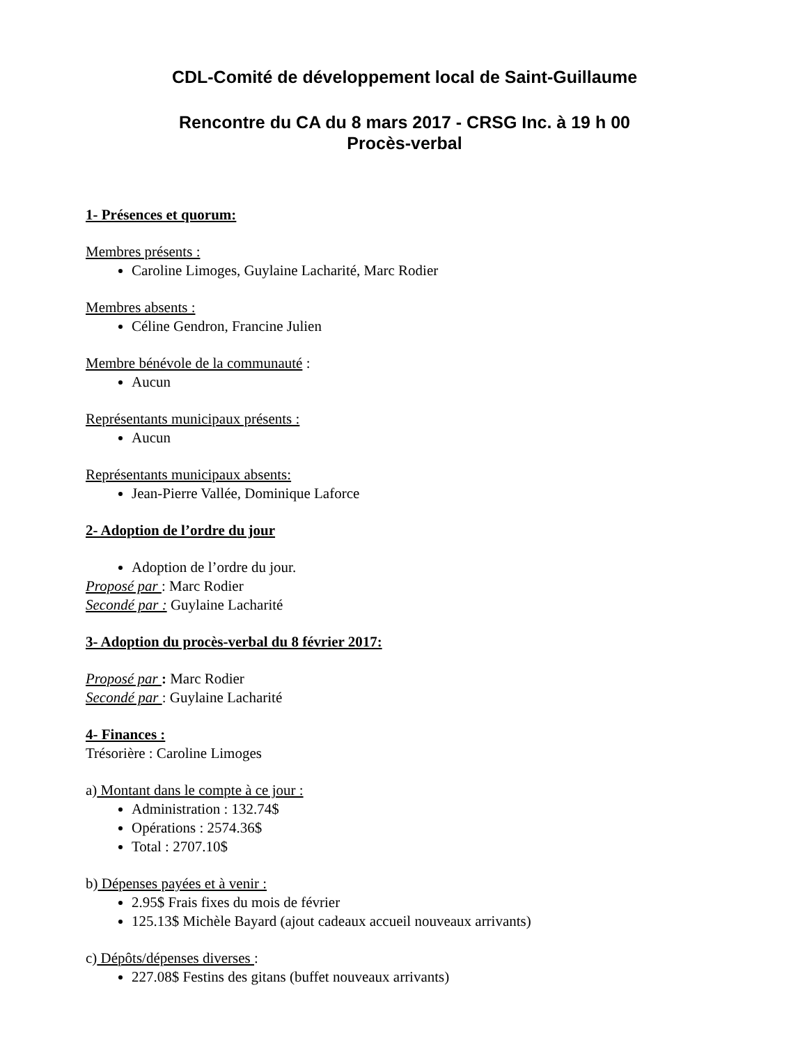CDL-Comité de développement local de Saint-Guillaume
Rencontre du CA du 8 mars 2017 - CRSG Inc. à 19 h 00
Procès-verbal
1- Présences et quorum:
Membres présents :
Caroline Limoges, Guylaine Lacharité, Marc Rodier
Membres absents :
Céline Gendron, Francine Julien
Membre bénévole de la communauté :
Aucun
Représentants municipaux présents :
Aucun
Représentants municipaux absents:
Jean-Pierre Vallée, Dominique Laforce
2- Adoption de l’ordre du jour
Adoption de l’ordre du jour.
Proposé par : Marc Rodier
Secondé par : Guylaine Lacharité
3- Adoption du procès-verbal du 8 février 2017:
Proposé par : Marc Rodier
Secondé par : Guylaine Lacharité
4- Finances :
Trésorière : Caroline Limoges
a) Montant dans le compte à ce jour :
Administration : 132.74$
Opérations : 2574.36$
Total : 2707.10$
b) Dépenses payées et à venir :
2.95$ Frais fixes du mois de février
125.13$ Michèle Bayard (ajout cadeaux accueil nouveaux arrivants)
c) Dépôts/dépenses diverses :
227.08$ Festins des gitans (buffet nouveaux arrivants)